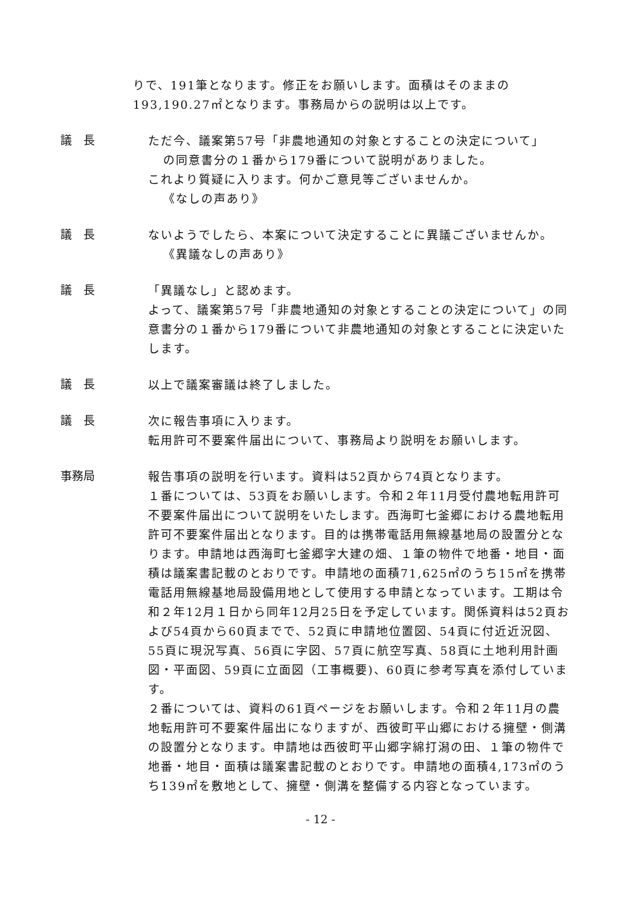りで、191筆となります。修正をお願いします。面積はそのままの193,190.27㎡となります。事務局からの説明は以上です。
議　長
ただ今、議案第57号「非農地通知の対象とすることの決定について」
の同意書分の１番から179番について説明がありました。
これより質疑に入ります。何かご意見等ございませんか。
《なしの声あり》
議　長
ないようでしたら、本案について決定することに異議ございませんか。
《異議なしの声あり》
議　長
「異議なし」と認めます。
よって、議案第57号「非農地通知の対象とすることの決定について」の同意書分の１番から179番について非農地通知の対象とすることに決定いたします。
議　長
以上で議案審議は終了しました。
議　長
次に報告事項に入ります。
転用許可不要案件届出について、事務局より説明をお願いします。
事務局
報告事項の説明を行います。資料は52頁から74頁となります。
１番については、53頁をお願いします。令和２年11月受付農地転用許可不要案件届出について説明をいたします。西海町七釜郷における農地転用許可不要案件届出となります。目的は携帯電話用無線基地局の設置分となります。申請地は西海町七釜郷字大建の畑、１筆の物件で地番・地目・面積は議案書記載のとおりです。申請地の面積71,625㎡のうち15㎡を携帯電話用無線基地局設備用地として使用する申請となっています。工期は令和２年12月１日から同年12月25日を予定しています。関係資料は52頁および54頁から60頁までで、52頁に申請地位置図、54頁に付近近況図、55頁に現況写真、56頁に字図、57頁に航空写真、58頁に土地利用計画図・平面図、59頁に立面図（工事概要)、60頁に参考写真を添付しています。
２番については、資料の61頁ページをお願いします。令和２年11月の農地転用許可不要案件届出になりますが、西彼町平山郷における擁壁・側溝の設置分となります。申請地は西彼町平山郷字綿打潟の田、１筆の物件で地番・地目・面積は議案書記載のとおりです。申請地の面積4,173㎡のうち139㎡を敷地として、擁壁・側溝を整備する内容となっています。
- 12 -